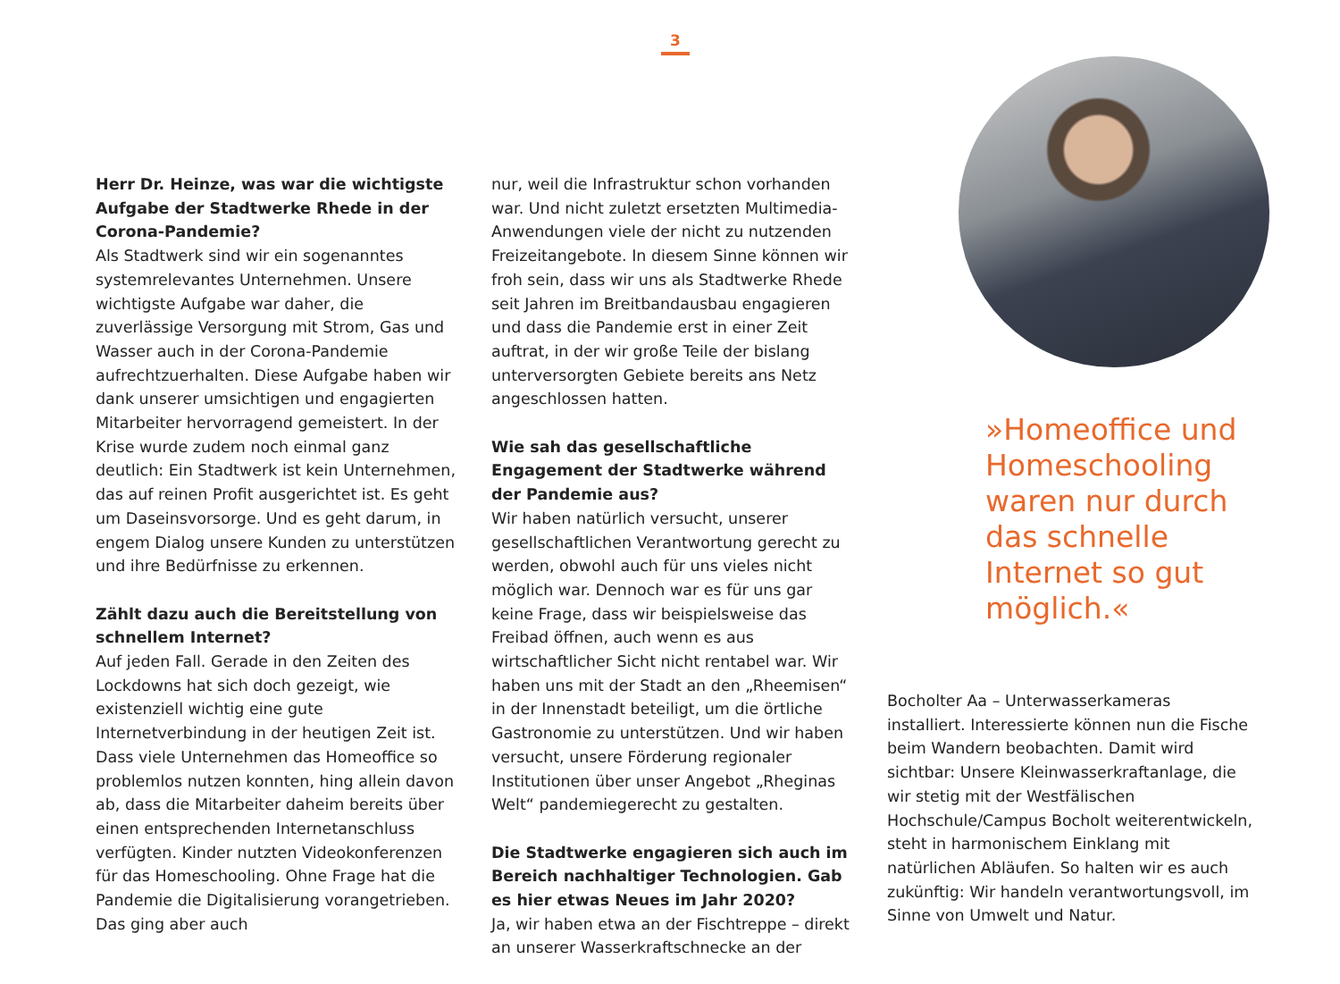3
Herr Dr. Heinze, was war die wichtigste Aufgabe der Stadtwerke Rhede in der Corona-Pandemie?
Als Stadtwerk sind wir ein sogenanntes systemrelevantes Unternehmen. Unsere wichtigste Aufgabe war daher, die zuverlässige Versorgung mit Strom, Gas und Wasser auch in der Corona-Pandemie aufrechtzuerhalten. Diese Aufgabe haben wir dank unserer umsichtigen und engagierten Mitarbeiter hervorragend gemeistert. In der Krise wurde zudem noch einmal ganz deutlich: Ein Stadtwerk ist kein Unternehmen, das auf reinen Profit ausgerichtet ist. Es geht um Daseinsvorsorge. Und es geht darum, in engem Dialog unsere Kunden zu unterstützen und ihre Bedürfnisse zu erkennen.
Zählt dazu auch die Bereitstellung von schnellem Internet?
Auf jeden Fall. Gerade in den Zeiten des Lockdowns hat sich doch gezeigt, wie existenziell wichtig eine gute Internetverbindung in der heutigen Zeit ist. Dass viele Unternehmen das Homeoffice so problemlos nutzen konnten, hing allein davon ab, dass die Mitarbeiter daheim bereits über einen entsprechenden Internetanschluss verfügten. Kinder nutzten Videokonferenzen für das Homeschooling. Ohne Frage hat die Pandemie die Digitalisierung vorangetrieben. Das ging aber auch
nur, weil die Infrastruktur schon vorhanden war. Und nicht zuletzt ersetzten Multimedia-Anwendungen viele der nicht zu nutzenden Freizeitangebote. In diesem Sinne können wir froh sein, dass wir uns als Stadtwerke Rhede seit Jahren im Breitbandausbau engagieren und dass die Pandemie erst in einer Zeit auftrat, in der wir große Teile der bislang unterversorgten Gebiete bereits ans Netz angeschlossen hatten.
Wie sah das gesellschaftliche Engagement der Stadtwerke während der Pandemie aus?
Wir haben natürlich versucht, unserer gesellschaftlichen Verantwortung gerecht zu werden, obwohl auch für uns vieles nicht möglich war. Dennoch war es für uns gar keine Frage, dass wir beispielsweise das Freibad öffnen, auch wenn es aus wirtschaftlicher Sicht nicht rentabel war. Wir haben uns mit der Stadt an den „Rheemisen“ in der Innenstadt beteiligt, um die örtliche Gastronomie zu unterstützen. Und wir haben versucht, unsere Förderung regionaler Institutionen über unser Angebot „Rheginas Welt“ pandemiegerecht zu gestalten.
Die Stadtwerke engagieren sich auch im Bereich nachhaltiger Technologien. Gab es hier etwas Neues im Jahr 2020?
Ja, wir haben etwa an der Fischtreppe – direkt an unserer Wasserkraftschnecke an der
»Homeoffice und Homeschooling waren nur durch das schnelle Internet so gut möglich.«
Bocholter Aa – Unterwasserkameras installiert. Interessierte können nun die Fische beim Wandern beobachten. Damit wird sichtbar: Unsere Kleinwasserkraftanlage, die wir stetig mit der Westfälischen Hochschule/Campus Bocholt weiterentwickeln, steht in harmonischem Einklang mit natürlichen Abläufen. So halten wir es auch zukünftig: Wir handeln verantwortungsvoll, im Sinne von Umwelt und Natur.